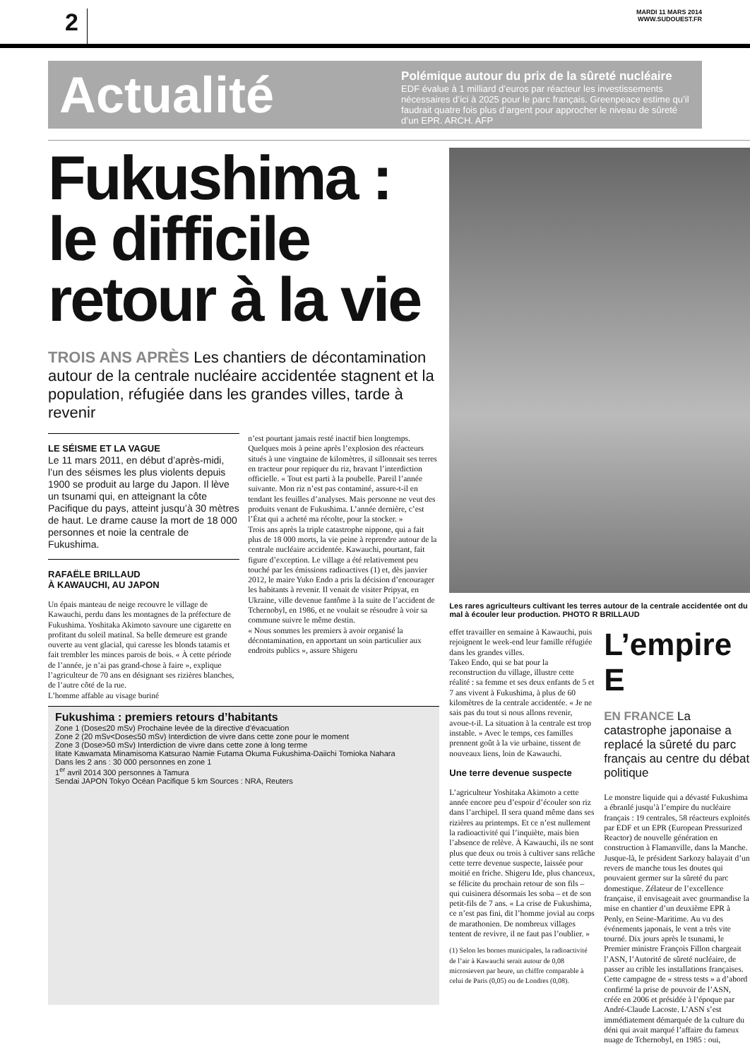2
MARDI 11 MARS 2014
WWW.SUDOUEST.FR
Actualité
Polémique autour du prix de la sûreté nucléaire
EDF évalue à 1 milliard d’euros par réacteur les investissements nécessaires d’ici à 2025 pour le parc français. Greenpeace estime qu’il faudrait quatre fois plus d’argent pour approcher le niveau de sûreté d’un EPR. ARCH. AFP
Fukushima :
le difficile
retour à la vie
TROIS ANS APRÈS Les chantiers de décontamination autour de la centrale nucléaire accidentée stagnent et la population, réfugiée dans les grandes villes, tarde à revenir
LE SÉISME ET LA VAGUE
Le 11 mars 2011, en début d’après-midi, l’un des séismes les plus violents depuis 1900 se produit au large du Japon. Il lève un tsunami qui, en atteignant la côte Pacifique du pays, atteint jusqu’à 30 mètres de haut. Le drame cause la mort de 18 000 personnes et noie la centrale de Fukushima.
RAFAËLE BRILLAUD
À KAWAUCHI, AU JAPON
Un épais manteau de neige recouvre le village de Kawauchi, perdu dans les montagnes de la préfecture de Fukushima. Yoshitaka Akimoto savoure une cigarette en profitant du soleil matinal. Sa belle demeure est grande ouverte au vent glacial, qui caresse les blonds tatamis et fait trembler les minces parois de bois. « À cette période de l’année, je n’ai pas grand-chose à faire », explique l’agriculteur de 70 ans en désignant ses rizières blanches, de l’autre côté de la rue.
L’homme affable au visage buriné
n’est pourtant jamais resté inactif bien longtemps. Quelques mois à peine après l’explosion des réacteurs situés à une vingtaine de kilomètres, il sillonnait ses terres en tracteur pour repiquer du riz, bravant l’interdiction officielle. « Tout est parti à la poubelle. Pareil l’année suivante. Mon riz n’est pas contaminé, assure-t-il en tendant les feuilles d’analyses. Mais personne ne veut des produits venant de Fukushima. L’année dernière, c’est l’État qui a acheté ma récolte, pour la stocker. »
Trois ans après la triple catastrophe nippone, qui a fait plus de 18 000 morts, la vie peine à reprendre autour de la centrale nucléaire accidentée. Kawauchi, pourtant, fait figure d’exception. Le village a été relativement peu touché par les émissions radioactives (1) et, dès janvier 2012, le maire Yuko Endo a pris la décision d’encourager les habitants à revenir. Il venait de visiter Pripyat, en Ukraine, ville devenue fantôme à la suite de l’accident de Tchernobyl, en 1986, et ne voulait se résoudre à voir sa commune suivre le même destin.
« Nous sommes les premiers à avoir organisé la décontamination, en apportant un soin particulier aux endroits publics », assure Shigeru
Fukushima : premiers retours d’habitants
Zone 1 (Dose≤20 mSv) Prochaine levée de la directive d’évacuation
Zone 2 (20 mSv<Dose≤50 mSv) Interdiction de vivre dans cette zone pour le moment
Zone 3 (Dose>50 mSv) Interdiction de vivre dans cette zone à long terme
Iitate Kawamata Minamisoma Katsurao Namie Futama Okuma Fukushima-Daiichi Tomioka Nahara
Dans les 2 ans : 30 000 personnes en zone 1
1<sup>er</sup> avril 2014 300 personnes à Tamura
Sendai JAPON Tokyo Océan Pacifique 5 km Sources : NRA, Reuters
Les rares agriculteurs cultivant les terres autour de la centrale accidentée ont du mal à écouler leur production. PHOTO R BRILLAUD
effet travailler en semaine à Kawauchi, puis rejoignent le week-end leur famille réfugiée dans les grandes villes.
Takeo Endo, qui se bat pour la reconstruction du village, illustre cette réalité : sa femme et ses deux enfants de 5 et 7 ans vivent à Fukushima, à plus de 60 kilomètres de la centrale accidentée. « Je ne sais pas du tout si nous allons revenir, avoue-t-il. La situation à la centrale est trop instable. » Avec le temps, ces familles prennent goût à la vie urbaine, tissent de nouveaux liens, loin de Kawauchi.
Une terre devenue suspecte
L’agriculteur Yoshitaka Akimoto a cette année encore peu d’espoir d’écouler son riz dans l’archipel. Il sera quand même dans ses rizières au printemps. Et ce n’est nullement la radioactivité qui l’inquiète, mais bien l’absence de relève. À Kawauchi, ils ne sont plus que deux ou trois à cultiver sans relâche cette terre devenue suspecte, laissée pour moitié en friche. Shigeru Ide, plus chanceux, se félicite du prochain retour de son fils – qui cuisinera désormais les soba – et de son petit-fils de 7 ans. « La crise de Fukushima, ce n’est pas fini, dit l’homme jovial au corps de marathonien. De nombreux villages tentent de revivre, il ne faut pas l’oublier. »
(1) Selon les bornes municipales, la radioactivité de l’air à Kawauchi serait autour de 0,08 microsievert par heure, un chiffre comparable à celui de Paris (0,05) ou de Londres (0,08).
L’empire E
EN FRANCE La catastrophe japonaise a replacé la sûreté du parc français au centre du débat politique
Le monstre liquide qui a dévasté Fukushima a ébranlé jusqu’à l’empire du nucléaire français : 19 centrales, 58 réacteurs exploités par EDF et un EPR (European Pressurized Reactor) de nouvelle génération en construction à Flamanville, dans la Manche.
Jusque-là, le président Sarkozy balayait d’un revers de manche tous les doutes qui pouvaient germer sur la sûreté du parc domestique. Zélateur de l’excellence française, il envisageait avec gourmandise la mise en chantier d’un deuxième EPR à Penly, en Seine-Maritime. Au vu des événements japonais, le vent a très vite tourné. Dix jours après le tsunami, le Premier ministre François Fillon chargeait l’ASN, l’Autorité de sûreté nucléaire, de passer au crible les installations françaises.
Cette campagne de « stress tests » a d’abord confirmé la prise de pouvoir de l’ASN, créée en 2006 et présidée à l’époque par André-Claude Lacoste. L’ASN s’est immédiatement démarquée de la culture du déni qui avait marqué l’affaire du fameux nuage de Tchernobyl, en 1985 : oui,